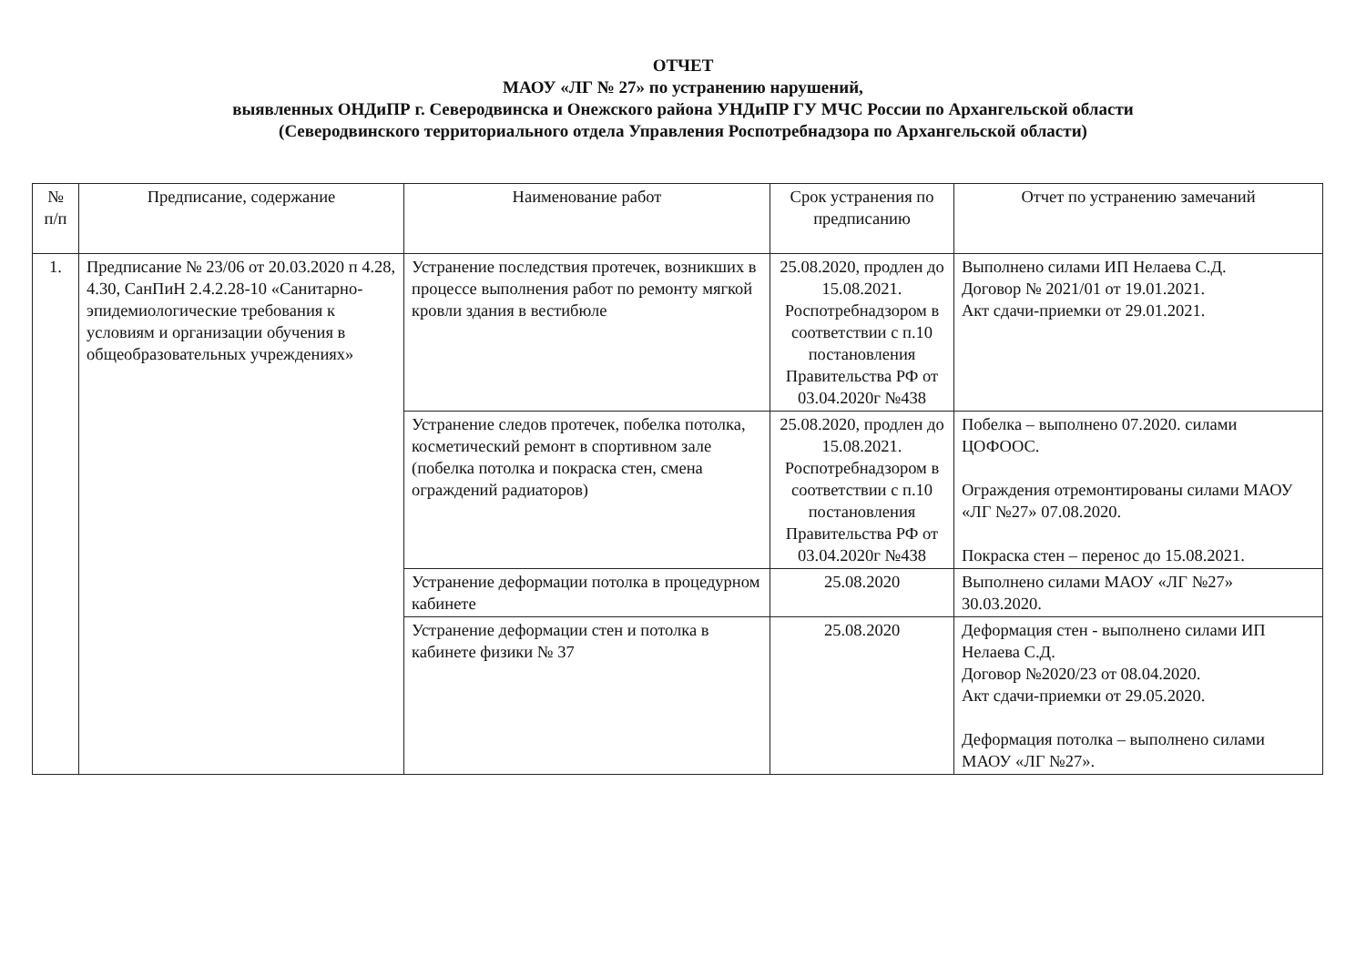ОТЧЕТ
МАОУ «ЛГ № 27» по устранению нарушений,
выявленных ОНДиПР г. Северодвинска и Онежского района УНДиПР ГУ МЧС России по Архангельской области
(Северодвинского территориального отдела Управления Роспотребнадзора по Архангельской области)
| № п/п | Предписание, содержание | Наименование работ | Срок устранения по предписанию | Отчет по устранению замечаний |
| --- | --- | --- | --- | --- |
| 1. | Предписание № 23/06 от 20.03.2020 п 4.28, 4.30, СанПиН 2.4.2.28-10 «Санитарно-эпидемиологические требования к условиям и организации обучения в общеобразовательных учреждениях» | Устранение последствия протечек, возникших в процессе выполнения работ по ремонту мягкой кровли здания в вестибюле | 25.08.2020, продлен до 15.08.2021. Роспотребнадзором в соответствии с п.10 постановления Правительства РФ от 03.04.2020г №438 | Выполнено силами ИП Нелаева С.Д. Договор № 2021/01 от 19.01.2021. Акт сдачи-приемки от 29.01.2021. |
| | | Устранение следов протечек, побелка потолка, косметический ремонт в спортивном зале (побелка потолка и покраска стен, смена ограждений радиаторов) | 25.08.2020, продлен до 15.08.2021. Роспотребнадзором в соответствии с п.10 постановления Правительства РФ от 03.04.2020г №438 | Побелка – выполнено 07.2020. силами ЦОФООС. Ограждения отремонтированы силами МАОУ «ЛГ №27» 07.08.2020. Покраска стен – перенос до 15.08.2021. |
| | | Устранение деформации потолка в процедурном кабинете | 25.08.2020 | Выполнено силами МАОУ «ЛГ №27» 30.03.2020. |
| | | Устранение деформации стен и потолка в кабинете физики № 37 | 25.08.2020 | Деформация стен - выполнено силами ИП Нелаева С.Д. Договор №2020/23 от 08.04.2020. Акт сдачи-приемки от 29.05.2020. Деформация потолка – выполнено силами МАОУ «ЛГ №27». |